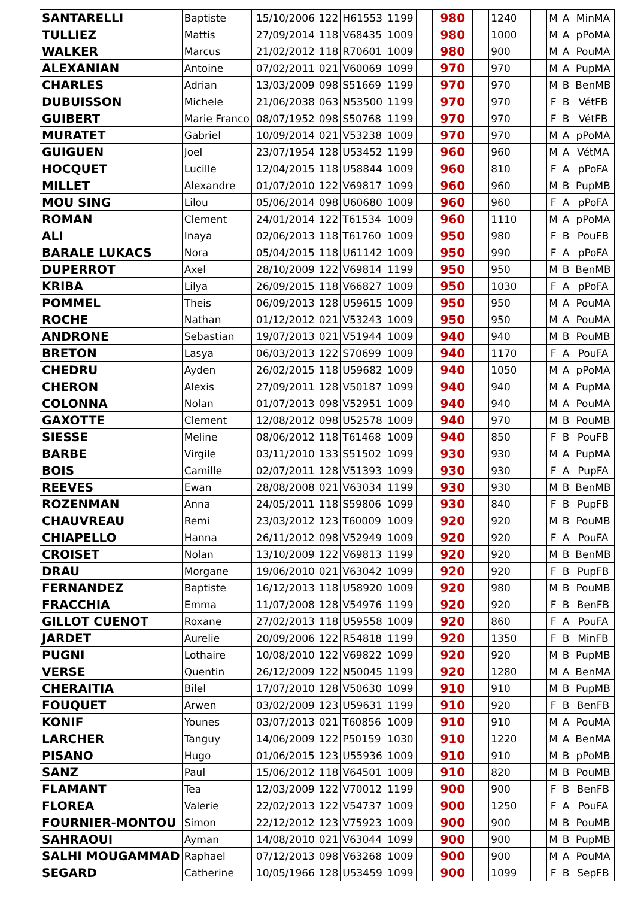| SANTARELLI | Baptiste | 15/10/2006 | 122 | H61553 | 1199 | | 980 | | 1240 | | M | A | MinMA |
| TULLIEZ | Mattis | 27/09/2014 | 118 | V68435 | 1009 | | 980 | | 1000 | | M | A | pPoMA |
| WALKER | Marcus | 21/02/2012 | 118 | R70601 | 1009 | | 980 | | 900 | | M | A | PouMA |
| ALEXANIAN | Antoine | 07/02/2011 | 021 | V60069 | 1099 | | 970 | | 970 | | M | A | PupMA |
| CHARLES | Adrian | 13/03/2009 | 098 | S51669 | 1199 | | 970 | | 970 | | M | B | BenMB |
| DUBUISSON | Michele | 21/06/2038 | 063 | N53500 | 1199 | | 970 | | 970 | | F | B | VétFB |
| GUIBERT | Marie Franco | 08/07/1952 | 098 | S50768 | 1199 | | 970 | | 970 | | F | B | VétFB |
| MURATET | Gabriel | 10/09/2014 | 021 | V53238 | 1009 | | 970 | | 970 | | M | A | pPoMA |
| GUIGUEN | Joel | 23/07/1954 | 128 | U53452 | 1199 | | 960 | | 960 | | M | A | VétMA |
| HOCQUET | Lucille | 12/04/2015 | 118 | U58844 | 1009 | | 960 | | 810 | | F | A | pPoFA |
| MILLET | Alexandre | 01/07/2010 | 122 | V69817 | 1099 | | 960 | | 960 | | M | B | PupMB |
| MOU SING | Lilou | 05/06/2014 | 098 | U60680 | 1009 | | 960 | | 960 | | F | A | pPoFA |
| ROMAN | Clement | 24/01/2014 | 122 | T61534 | 1009 | | 960 | | 1110 | | M | A | pPoMA |
| ALI | Inaya | 02/06/2013 | 118 | T61760 | 1009 | | 950 | | 980 | | F | B | PouFB |
| BARALE LUKACS | Nora | 05/04/2015 | 118 | U61142 | 1009 | | 950 | | 990 | | F | A | pPoFA |
| DUPERROT | Axel | 28/10/2009 | 122 | V69814 | 1199 | | 950 | | 950 | | M | B | BenMB |
| KRIBA | Lilya | 26/09/2015 | 118 | V66827 | 1009 | | 950 | | 1030 | | F | A | pPoFA |
| POMMEL | Theis | 06/09/2013 | 128 | U59615 | 1009 | | 950 | | 950 | | M | A | PouMA |
| ROCHE | Nathan | 01/12/2012 | 021 | V53243 | 1009 | | 950 | | 950 | | M | A | PouMA |
| ANDRONE | Sebastian | 19/07/2013 | 021 | V51944 | 1009 | | 940 | | 940 | | M | B | PouMB |
| BRETON | Lasya | 06/03/2013 | 122 | S70699 | 1009 | | 940 | | 1170 | | F | A | PouFA |
| CHEDRU | Ayden | 26/02/2015 | 118 | U59682 | 1009 | | 940 | | 1050 | | M | A | pPoMA |
| CHERON | Alexis | 27/09/2011 | 128 | V50187 | 1099 | | 940 | | 940 | | M | A | PupMA |
| COLONNA | Nolan | 01/07/2013 | 098 | V52951 | 1009 | | 940 | | 940 | | M | A | PouMA |
| GAXOTTE | Clement | 12/08/2012 | 098 | U52578 | 1009 | | 940 | | 970 | | M | B | PouMB |
| SIESSE | Meline | 08/06/2012 | 118 | T61468 | 1009 | | 940 | | 850 | | F | B | PouFB |
| BARBE | Virgile | 03/11/2010 | 133 | S51502 | 1099 | | 930 | | 930 | | M | A | PupMA |
| BOIS | Camille | 02/07/2011 | 128 | V51393 | 1099 | | 930 | | 930 | | F | A | PupFA |
| REEVES | Ewan | 28/08/2008 | 021 | V63034 | 1199 | | 930 | | 930 | | M | B | BenMB |
| ROZENMAN | Anna | 24/05/2011 | 118 | S59806 | 1099 | | 930 | | 840 | | F | B | PupFB |
| CHAUVREAU | Remi | 23/03/2012 | 123 | T60009 | 1009 | | 920 | | 920 | | M | B | PouMB |
| CHIAPELLO | Hanna | 26/11/2012 | 098 | V52949 | 1009 | | 920 | | 920 | | F | A | PouFA |
| CROISET | Nolan | 13/10/2009 | 122 | V69813 | 1199 | | 920 | | 920 | | M | B | BenMB |
| DRAU | Morgane | 19/06/2010 | 021 | V63042 | 1099 | | 920 | | 920 | | F | B | PupFB |
| FERNANDEZ | Baptiste | 16/12/2013 | 118 | U58920 | 1009 | | 920 | | 980 | | M | B | PouMB |
| FRACCHIA | Emma | 11/07/2008 | 128 | V54976 | 1199 | | 920 | | 920 | | F | B | BenFB |
| GILLOT CUENOT | Roxane | 27/02/2013 | 118 | U59558 | 1009 | | 920 | | 860 | | F | A | PouFA |
| JARDET | Aurelie | 20/09/2006 | 122 | R54818 | 1199 | | 920 | | 1350 | | F | B | MinFB |
| PUGNI | Lothaire | 10/08/2010 | 122 | V69822 | 1099 | | 920 | | 920 | | M | B | PupMB |
| VERSE | Quentin | 26/12/2009 | 122 | N50045 | 1199 | | 920 | | 1280 | | M | A | BenMA |
| CHERAITIA | Bilel | 17/07/2010 | 128 | V50630 | 1099 | | 910 | | 910 | | M | B | PupMB |
| FOUQUET | Arwen | 03/02/2009 | 123 | U59631 | 1199 | | 910 | | 920 | | F | B | BenFB |
| KONIF | Younes | 03/07/2013 | 021 | T60856 | 1009 | | 910 | | 910 | | M | A | PouMA |
| LARCHER | Tanguy | 14/06/2009 | 122 | P50159 | 1030 | | 910 | | 1220 | | M | A | BenMA |
| PISANO | Hugo | 01/06/2015 | 123 | U55936 | 1009 | | 910 | | 910 | | M | B | pPoMB |
| SANZ | Paul | 15/06/2012 | 118 | V64501 | 1009 | | 910 | | 820 | | M | B | PouMB |
| FLAMANT | Tea | 12/03/2009 | 122 | V70012 | 1199 | | 900 | | 900 | | F | B | BenFB |
| FLOREA | Valerie | 22/02/2013 | 122 | V54737 | 1009 | | 900 | | 1250 | | F | A | PouFA |
| FOURNIER-MONTOU | Simon | 22/12/2012 | 123 | V75923 | 1009 | | 900 | | 900 | | M | B | PouMB |
| SAHRAOUI | Ayman | 14/08/2010 | 021 | V63044 | 1099 | | 900 | | 900 | | M | B | PupMB |
| SALHI MOUGAMMAD | Raphael | 07/12/2013 | 098 | V63268 | 1009 | | 900 | | 900 | | M | A | PouMA |
| SEGARD | Catherine | 10/05/1966 | 128 | U53459 | 1099 | | 900 | | 1099 | | F | B | SepFB |